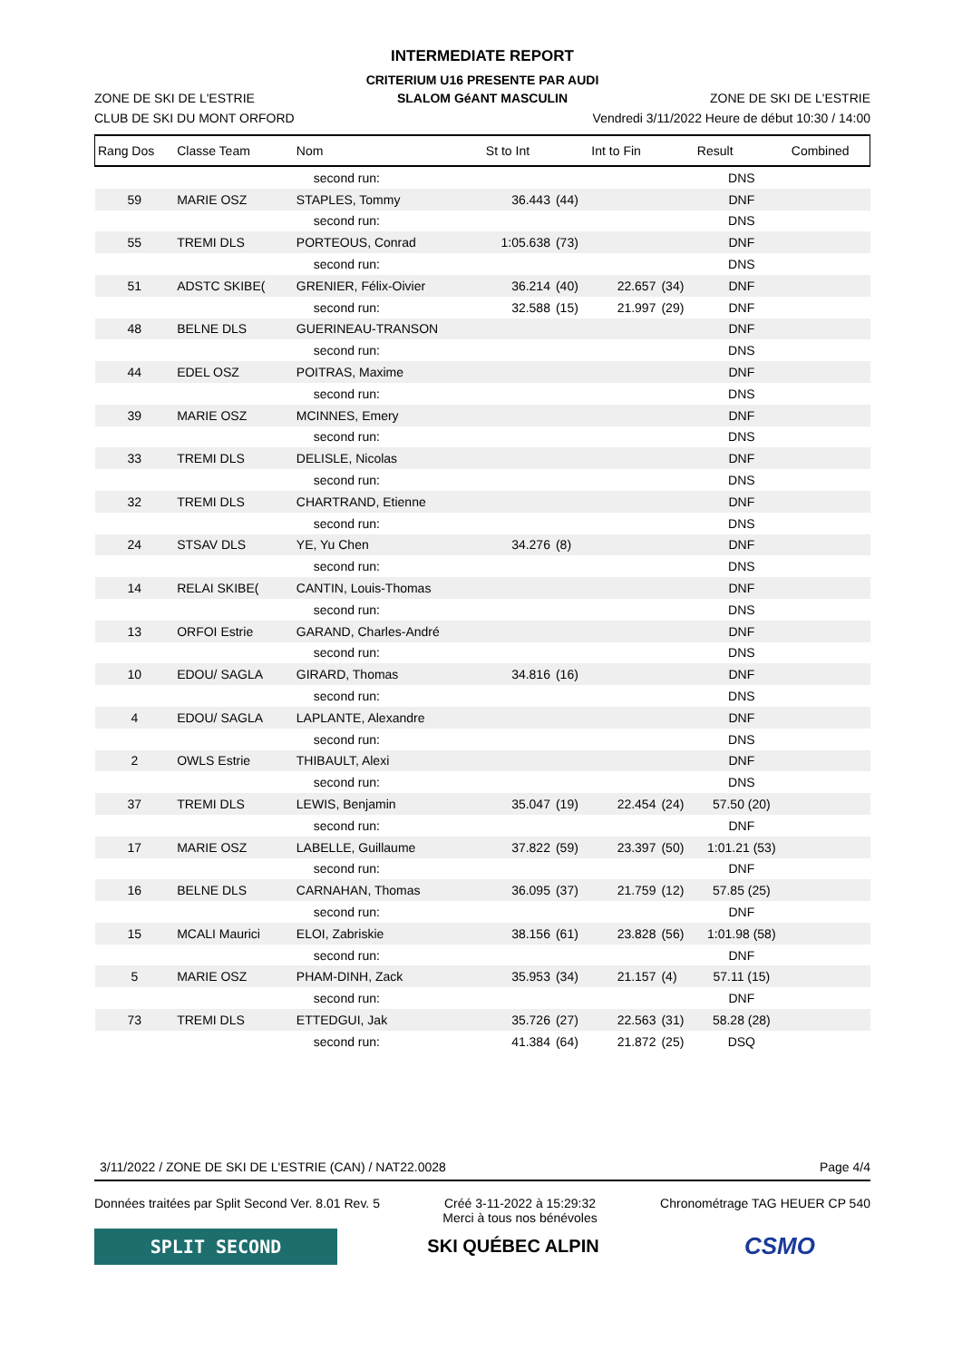INTERMEDIATE REPORT
CRITERIUM U16 PRESENTE PAR AUDI
ZONE DE SKI DE L'ESTRIE SLALOM GéANT MASCULIN ZONE DE SKI DE L'ESTRIE
CLUB DE SKI DU MONT ORFORD Vendredi 3/11/2022 Heure de début 10:30 / 14:00
| Rang Dos | Classe Team | Nom | St to Int | | Int to Fin | | Result | Combined |
| --- | --- | --- | --- | --- | --- | --- | --- | --- |
| | | second run: | | | | | DNS | |
| 59 | MARIE OSZ | STAPLES, Tommy | 36.443 | (44) | | | DNF | |
| | | second run: | | | | | DNS | |
| 55 | TREMI DLS | PORTEOUS, Conrad | 1:05.638 | (73) | | | DNF | |
| | | second run: | | | | | DNS | |
| 51 | ADSTC SKIBE( | GRENIER, Félix-Oivier | 36.214 | (40) | 22.657 | (34) | DNF | |
| | | second run: | 32.588 | (15) | 21.997 | (29) | DNF | |
| 48 | BELNE DLS | GUERINEAU-TRANSON | | | | | DNF | |
| | | second run: | | | | | DNS | |
| 44 | EDEL OSZ | POITRAS, Maxime | | | | | DNF | |
| | | second run: | | | | | DNS | |
| 39 | MARIE OSZ | MCINNES, Emery | | | | | DNF | |
| | | second run: | | | | | DNS | |
| 33 | TREMI DLS | DELISLE, Nicolas | | | | | DNF | |
| | | second run: | | | | | DNS | |
| 32 | TREMI DLS | CHARTRAND, Etienne | | | | | DNF | |
| | | second run: | | | | | DNS | |
| 24 | STSAV DLS | YE, Yu Chen | 34.276 | (8) | | | DNF | |
| | | second run: | | | | | DNS | |
| 14 | RELAI SKIBE( | CANTIN, Louis-Thomas | | | | | DNF | |
| | | second run: | | | | | DNS | |
| 13 | ORFOI Estrie | GARAND, Charles-André | | | | | DNF | |
| | | second run: | | | | | DNS | |
| 10 | EDOU/ SAGLA | GIRARD, Thomas | 34.816 | (16) | | | DNF | |
| | | second run: | | | | | DNS | |
| 4 | EDOU/ SAGLA | LAPLANTE, Alexandre | | | | | DNF | |
| | | second run: | | | | | DNS | |
| 2 | OWLS Estrie | THIBAULT, Alexi | | | | | DNF | |
| | | second run: | | | | | DNS | |
| 37 | TREMI DLS | LEWIS, Benjamin | 35.047 | (19) | 22.454 | (24) | 57.50 (20) | |
| | | second run: | | | | | DNF | |
| 17 | MARIE OSZ | LABELLE, Guillaume | 37.822 | (59) | 23.397 | (50) | 1:01.21 (53) | |
| | | second run: | | | | | DNF | |
| 16 | BELNE DLS | CARNAHAN, Thomas | 36.095 | (37) | 21.759 | (12) | 57.85 (25) | |
| | | second run: | | | | | DNF | |
| 15 | MCALI Maurici | ELOI, Zabriskie | 38.156 | (61) | 23.828 | (56) | 1:01.98 (58) | |
| | | second run: | | | | | DNF | |
| 5 | MARIE OSZ | PHAM-DINH, Zack | 35.953 | (34) | 21.157 | (4) | 57.11 (15) | |
| | | second run: | | | | | DNF | |
| 73 | TREMI DLS | ETTEDGUI, Jak | 35.726 | (27) | 22.563 | (31) | 58.28 (28) | |
| | | second run: | 41.384 | (64) | 21.872 | (25) | DSQ | |
3/11/2022 / ZONE DE SKI DE L'ESTRIE (CAN) / NAT22.0028 Page 4/4
Données traitées par Split Second Ver. 8.01 Rev. 5 Créé 3-11-2022 à 15:29:32
Merci à tous nos bénévoles Chronométrage TAG HEUER CP 540
SPLIT SECOND
SKI QUÉBEC ALPIN
CSMO